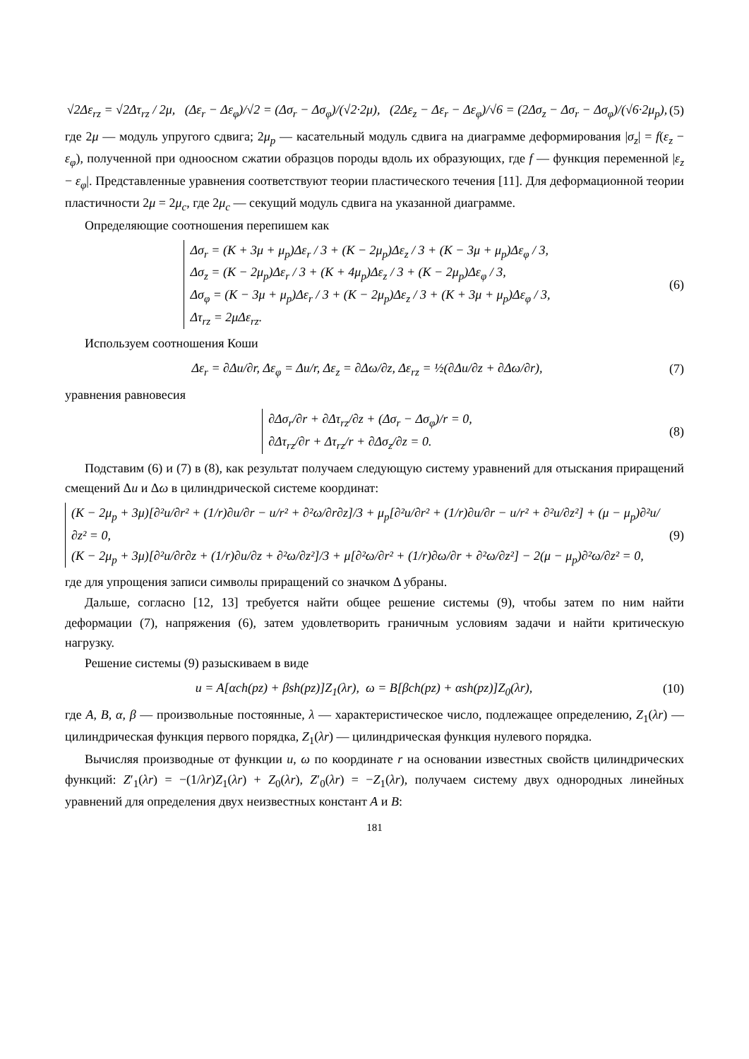√2Δε<sub>rz</sub> = √2Δτ<sub>rz</sub> / 2μ, (Δε<sub>r</sub> − Δε<sub>φ</sub>)/√2 = (Δσ<sub>r</sub> − Δσ<sub>φ</sub>)/(√2·2μ), (2Δε<sub>z</sub> − Δε<sub>r</sub> − Δε<sub>φ</sub>)/√6 = (2Δσ<sub>z</sub> − Δσ<sub>r</sub> − Δσ<sub>φ</sub>)/(√6·2μ<sub>p</sub>), (5)
где 2μ — модуль упругого сдвига; 2μ<sub>p</sub> — касательный модуль сдвига на диаграмме деформирования |σ<sub>z</sub>| = f(ε<sub>z</sub> − ε<sub>φ</sub>), полученной при одноосном сжатии образцов породы вдоль их образующих, где f — функция переменной |ε<sub>z</sub> − ε<sub>φ</sub>|. Представленные уравнения соответствуют теории пластического течения [11]. Для деформационной теории пластичности 2μ = 2μ<sub>c</sub>, где 2μ<sub>c</sub> — секущий модуль сдвига на указанной диаграмме.
Определяющие соотношения перепишем как
Δσ<sub>r</sub> = (K + 3μ + μ<sub>p</sub>)Δε<sub>r</sub> / 3 + (K − 2μ<sub>p</sub>)Δε<sub>z</sub> / 3 + (K − 3μ + μ<sub>p</sub>)Δε<sub>φ</sub> / 3,
Δσ<sub>z</sub> = (K − 2μ<sub>p</sub>)Δε<sub>r</sub> / 3 + (K + 4μ<sub>p</sub>)Δε<sub>z</sub> / 3 + (K − 2μ<sub>p</sub>)Δε<sub>φ</sub> / 3,
Δσ<sub>φ</sub> = (K − 3μ + μ<sub>p</sub>)Δε<sub>r</sub> / 3 + (K − 2μ<sub>p</sub>)Δε<sub>z</sub> / 3 + (K + 3μ + μ<sub>p</sub>)Δε<sub>φ</sub> / 3,
Δτ<sub>rz</sub> = 2μΔε<sub>rz</sub>. (6)
Используем соотношения Коши
Δε<sub>r</sub> = ∂Δu/∂r, Δε<sub>φ</sub> = Δu/r, Δε<sub>z</sub> = ∂Δω/∂z, Δε<sub>rz</sub> = ½(∂Δu/∂z + ∂Δω/∂r), (7)
уравнения равновесия
∂Δσ<sub>r</sub>/∂r + ∂Δτ<sub>rz</sub>/∂z + (Δσ<sub>r</sub> − Δσ<sub>φ</sub>)/r = 0,
∂Δτ<sub>rz</sub>/∂r + Δτ<sub>rz</sub>/r + ∂Δσ<sub>z</sub>/∂z = 0. (8)
Подставим (6) и (7) в (8), как результат получаем следующую систему уравнений для отыскания приращений смещений Δu и Δω в цилиндрической системе координат:
(K − 2μ<sub>p</sub> + 3μ)[∂²u/∂r² + (1/r)∂u/∂r − u/r² + ∂²ω/∂r∂z]/3 + μ<sub>p</sub>[∂²u/∂r² + (1/r)∂u/∂r − u/r² + ∂²u/∂z²] + (μ − μ<sub>p</sub>)∂²u/∂z² = 0,
(K − 2μ<sub>p</sub> + 3μ)[∂²u/∂r∂z + (1/r)∂u/∂z + ∂²ω/∂z²]/3 + μ[∂²ω/∂r² + (1/r)∂ω/∂r + ∂²ω/∂z²] − 2(μ − μ<sub>p</sub>)∂²ω/∂z² = 0, (9)
где для упрощения записи символы приращений со значком Δ убраны.
Дальше, согласно [12, 13] требуется найти общее решение системы (9), чтобы затем по ним найти деформации (7), напряжения (6), затем удовлетворить граничным условиям задачи и найти критическую нагрузку.
Решение системы (9) разыскиваем в виде
u = A[αch(pz) + βsh(pz)]Z<sub>1</sub>(λr), ω = B[βch(pz) + αsh(pz)]Z<sub>0</sub>(λr), (10)
где A, B, α, β — произвольные постоянные, λ — характеристическое число, подлежащее определению, Z<sub>1</sub>(λr) — цилиндрическая функция первого порядка, Z<sub>1</sub>(λr) — цилиндрическая функция нулевого порядка.
Вычисляя производные от функции u, ω по координате r на основании известных свойств цилиндрических функций: Z′<sub>1</sub>(λr) = −(1/λr)Z<sub>1</sub>(λr) + Z<sub>0</sub>(λr), Z′<sub>0</sub>(λr) = −Z<sub>1</sub>(λr), получаем систему двух однородных линейных уравнений для определения двух неизвестных констант A и B:
181